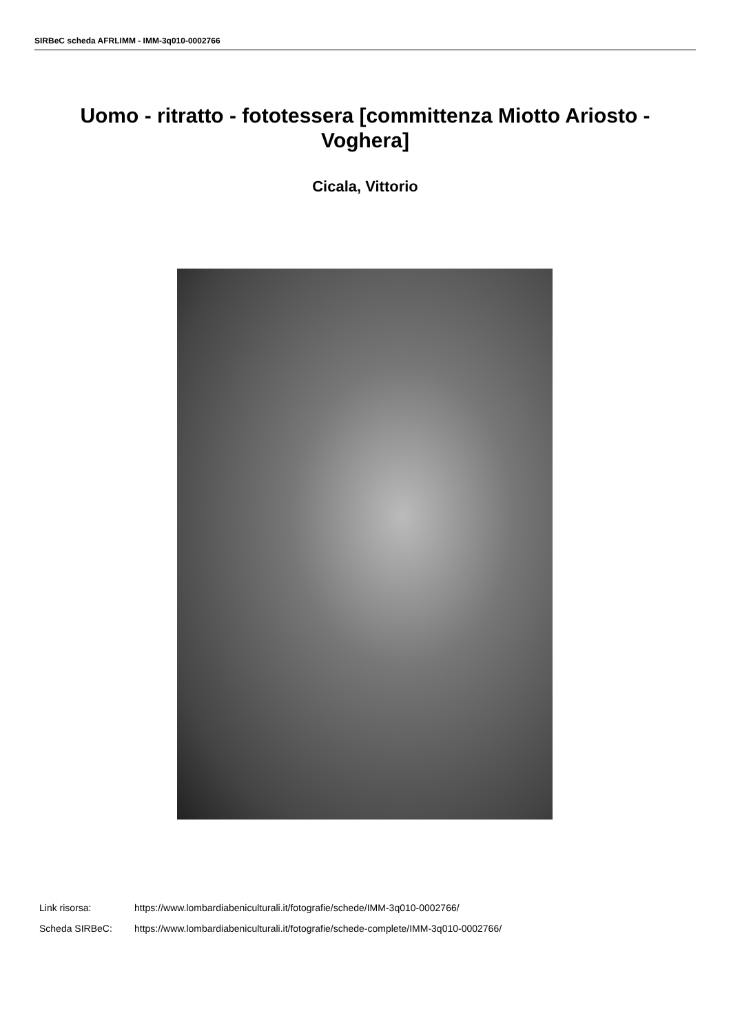SIRBeC scheda AFRLIMM - IMM-3q010-0002766
Uomo - ritratto - fototessera [committenza Miotto Ariosto - Voghera]
Cicala, Vittorio
Link risorsa: https://www.lombardiabeniculturali.it/fotografie/schede/IMM-3q010-0002766/
Scheda SIRBeC: https://www.lombardiabeniculturali.it/fotografie/schede-complete/IMM-3q010-0002766/